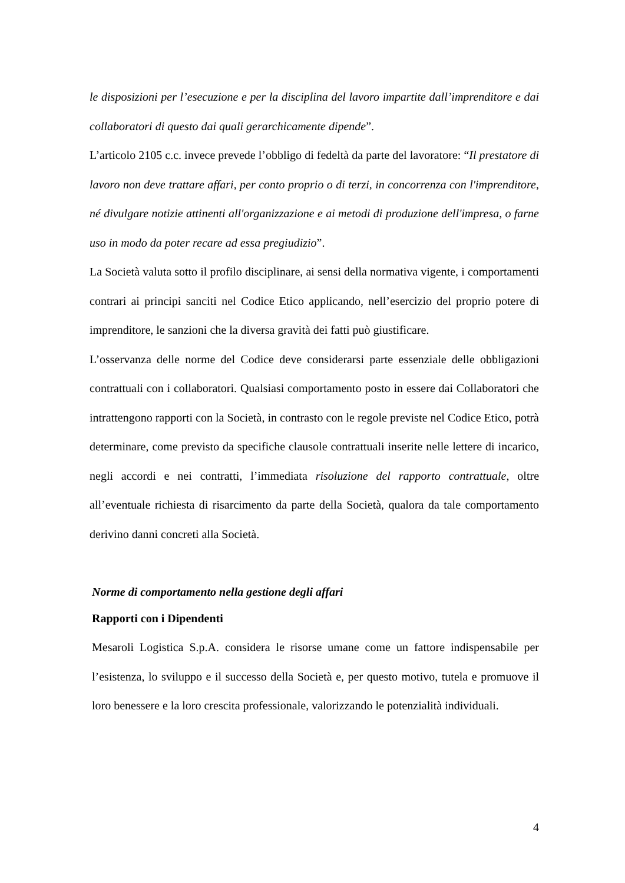le disposizioni per l’esecuzione e per la disciplina del lavoro impartite dall’imprenditore e dai collaboratori di questo dai quali gerarchicamente dipende”.
L’articolo 2105 c.c. invece prevede l’obbligo di fedeltà da parte del lavoratore: “Il prestatore di lavoro non deve trattare affari, per conto proprio o di terzi, in concorrenza con l'imprenditore, né divulgare notizie attinenti all'organizzazione e ai metodi di produzione dell'impresa, o farne uso in modo da poter recare ad essa pregiudizio”.
La Società valuta sotto il profilo disciplinare, ai sensi della normativa vigente, i comportamenti contrari ai principi sanciti nel Codice Etico applicando, nell’esercizio del proprio potere di imprenditore, le sanzioni che la diversa gravità dei fatti può giustificare.
L’osservanza delle norme del Codice deve considerarsi parte essenziale delle obbligazioni contrattuali con i collaboratori. Qualsiasi comportamento posto in essere dai Collaboratori che intrattengono rapporti con la Società, in contrasto con le regole previste nel Codice Etico, potrà determinare, come previsto da specifiche clausole contrattuali inserite nelle lettere di incarico, negli accordi e nei contratti, l’immediata risoluzione del rapporto contrattuale, oltre all’eventuale richiesta di risarcimento da parte della Società, qualora da tale comportamento derivino danni concreti alla Società.
Norme di comportamento nella gestione degli affari
Rapporti con i Dipendenti
Mesaroli Logistica S.p.A. considera le risorse umane come un fattore indispensabile per l’esistenza, lo sviluppo e il successo della Società e, per questo motivo, tutela e promuove il loro benessere e la loro crescita professionale, valorizzando le potenzialità individuali.
4